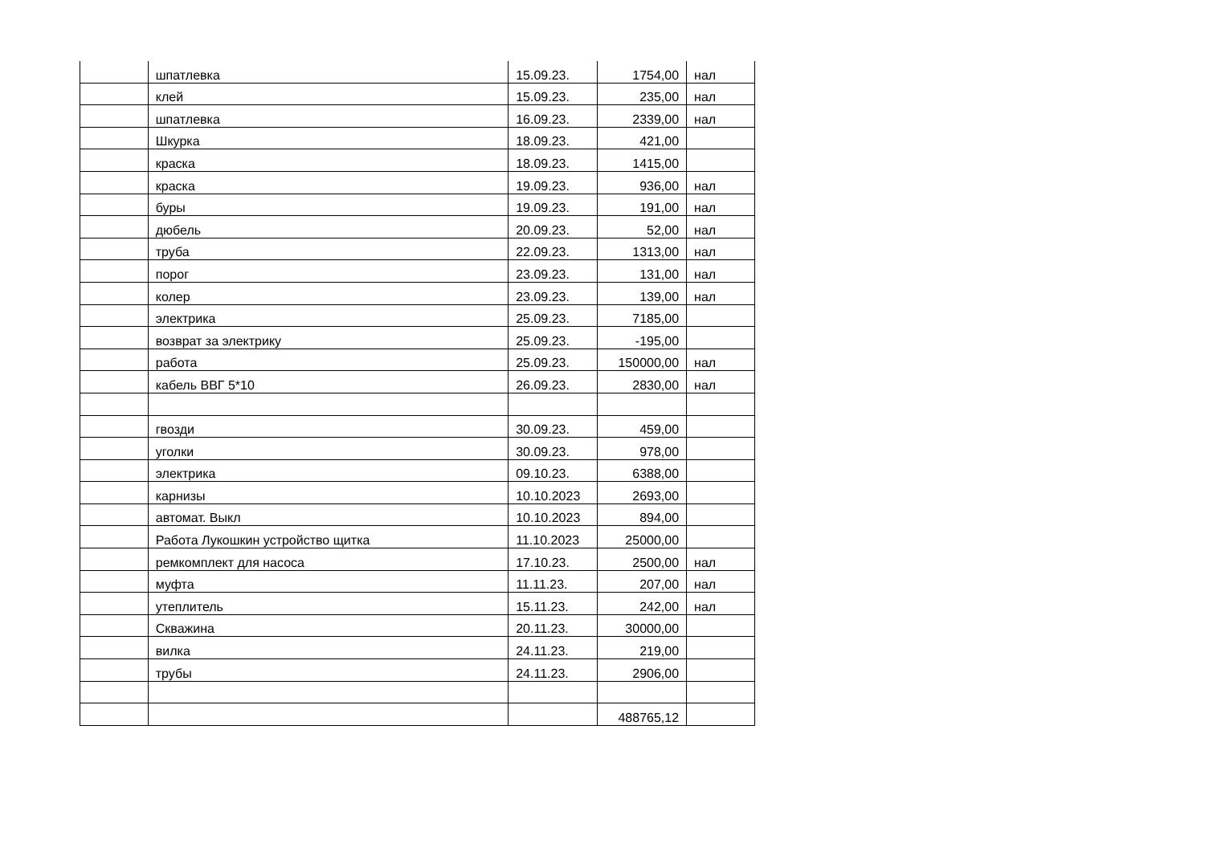| | шпатлевка | 15.09.23. | 1754,00 | нал |
| | клей | 15.09.23. | 235,00 | нал |
| | шпатлевка | 16.09.23. | 2339,00 | нал |
| | Шкурка | 18.09.23. | 421,00 | |
| | краска | 18.09.23. | 1415,00 | |
| | краска | 19.09.23. | 936,00 | нал |
| | буры | 19.09.23. | 191,00 | нал |
| | дюбель | 20.09.23. | 52,00 | нал |
| | труба | 22.09.23. | 1313,00 | нал |
| | порог | 23.09.23. | 131,00 | нал |
| | колер | 23.09.23. | 139,00 | нал |
| | электрика | 25.09.23. | 7185,00 | |
| | возврат за электрику | 25.09.23. | -195,00 | |
| | работа | 25.09.23. | 150000,00 | нал |
| | кабель ВВГ 5*10 | 26.09.23. | 2830,00 | нал |
| | гвозди | 30.09.23. | 459,00 | |
| | уголки | 30.09.23. | 978,00 | |
| | электрика | 09.10.23. | 6388,00 | |
| | карнизы | 10.10.2023 | 2693,00 | |
| | автомат. Выкл | 10.10.2023 | 894,00 | |
| | Работа Лукошкин устройство щитка | 11.10.2023 | 25000,00 | |
| | ремкомплект для насоса | 17.10.23. | 2500,00 | нал |
| | муфта | 11.11.23. | 207,00 | нал |
| | утеплитель | 15.11.23. | 242,00 | нал |
| | Скважина | 20.11.23. | 30000,00 | |
| | вилка | 24.11.23. | 219,00 | |
| | трубы | 24.11.23. | 2906,00 | |
| | | | 488765,12 | |